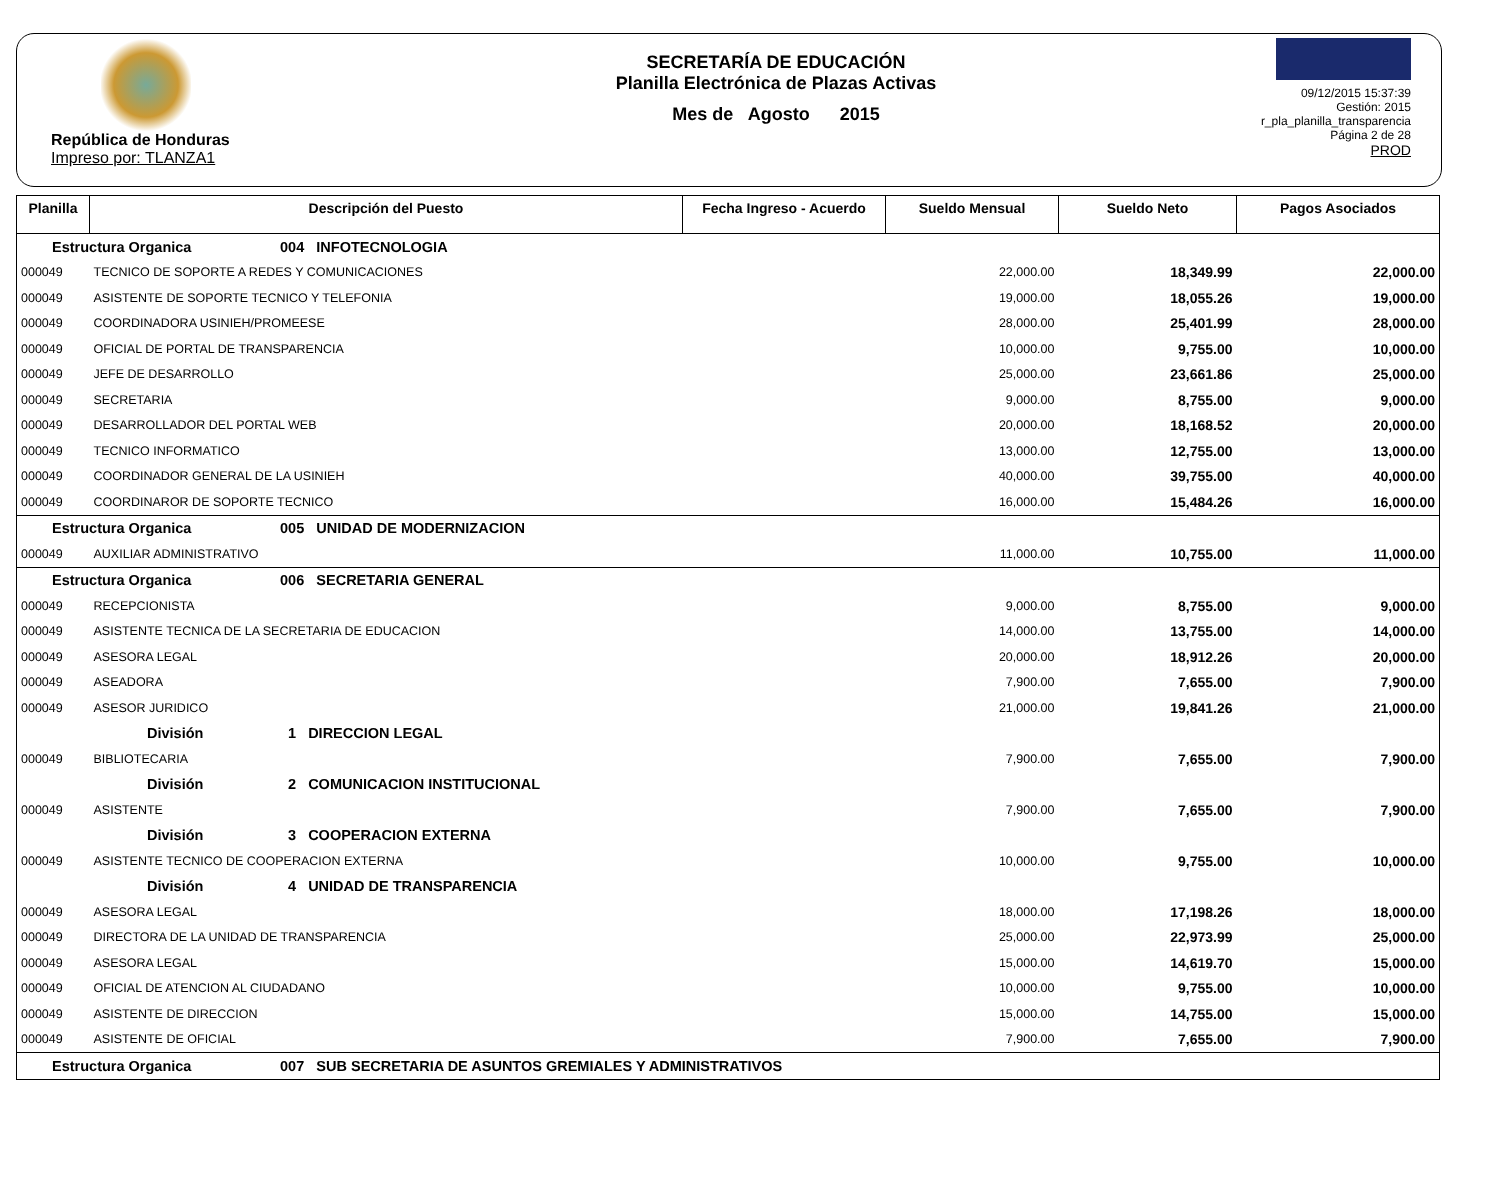República de Honduras
Impreso por: TLANZA1
SECRETARÍA DE EDUCACIÓN
Planilla Electrónica de Plazas Activas
Mes de Agosto 2015
09/12/2015 15:37:39
Gestión: 2015
r_pla_planilla_transparencia
Página 2 de 28
PROD
| Planilla | Descripción del Puesto | Fecha Ingreso - Acuerdo | Sueldo Mensual | Sueldo Neto | Pagos Asociados |
| --- | --- | --- | --- | --- | --- |
| Estructura Organica 004 INFOTECNOLOGIA | | | | | |
| 000049 | TECNICO DE SOPORTE A REDES Y COMUNICACIONES | | 22,000.00 | 18,349.99 | 22,000.00 |
| 000049 | ASISTENTE DE SOPORTE TECNICO Y TELEFONIA | | 19,000.00 | 18,055.26 | 19,000.00 |
| 000049 | COORDINADORA USINIEH/PROMEESE | | 28,000.00 | 25,401.99 | 28,000.00 |
| 000049 | OFICIAL DE PORTAL DE TRANSPARENCIA | | 10,000.00 | 9,755.00 | 10,000.00 |
| 000049 | JEFE DE DESARROLLO | | 25,000.00 | 23,661.86 | 25,000.00 |
| 000049 | SECRETARIA | | 9,000.00 | 8,755.00 | 9,000.00 |
| 000049 | DESARROLLADOR DEL PORTAL WEB | | 20,000.00 | 18,168.52 | 20,000.00 |
| 000049 | TECNICO INFORMATICO | | 13,000.00 | 12,755.00 | 13,000.00 |
| 000049 | COORDINADOR GENERAL DE LA USINIEH | | 40,000.00 | 39,755.00 | 40,000.00 |
| 000049 | COORDINAROR DE SOPORTE TECNICO | | 16,000.00 | 15,484.26 | 16,000.00 |
| Estructura Organica 005 UNIDAD DE MODERNIZACION | | | | | |
| 000049 | AUXILIAR ADMINISTRATIVO | | 11,000.00 | 10,755.00 | 11,000.00 |
| Estructura Organica 006 SECRETARIA GENERAL | | | | | |
| 000049 | RECEPCIONISTA | | 9,000.00 | 8,755.00 | 9,000.00 |
| 000049 | ASISTENTE TECNICA DE LA SECRETARIA DE EDUCACION | | 14,000.00 | 13,755.00 | 14,000.00 |
| 000049 | ASESORA LEGAL | | 20,000.00 | 18,912.26 | 20,000.00 |
| 000049 | ASEADORA | | 7,900.00 | 7,655.00 | 7,900.00 |
| 000049 | ASESOR JURIDICO | | 21,000.00 | 19,841.26 | 21,000.00 |
| División 1 DIRECCION LEGAL | | | | | |
| 000049 | BIBLIOTECARIA | | 7,900.00 | 7,655.00 | 7,900.00 |
| División 2 COMUNICACION INSTITUCIONAL | | | | | |
| 000049 | ASISTENTE | | 7,900.00 | 7,655.00 | 7,900.00 |
| División 3 COOPERACION EXTERNA | | | | | |
| 000049 | ASISTENTE TECNICO DE COOPERACION EXTERNA | | 10,000.00 | 9,755.00 | 10,000.00 |
| División 4 UNIDAD DE TRANSPARENCIA | | | | | |
| 000049 | ASESORA LEGAL | | 18,000.00 | 17,198.26 | 18,000.00 |
| 000049 | DIRECTORA DE LA UNIDAD DE TRANSPARENCIA | | 25,000.00 | 22,973.99 | 25,000.00 |
| 000049 | ASESORA LEGAL | | 15,000.00 | 14,619.70 | 15,000.00 |
| 000049 | OFICIAL DE ATENCION AL CIUDADANO | | 10,000.00 | 9,755.00 | 10,000.00 |
| 000049 | ASISTENTE DE DIRECCION | | 15,000.00 | 14,755.00 | 15,000.00 |
| 000049 | ASISTENTE DE OFICIAL | | 7,900.00 | 7,655.00 | 7,900.00 |
| Estructura Organica 007 SUB SECRETARIA DE ASUNTOS GREMIALES Y ADMINISTRATIVOS | | | | | |